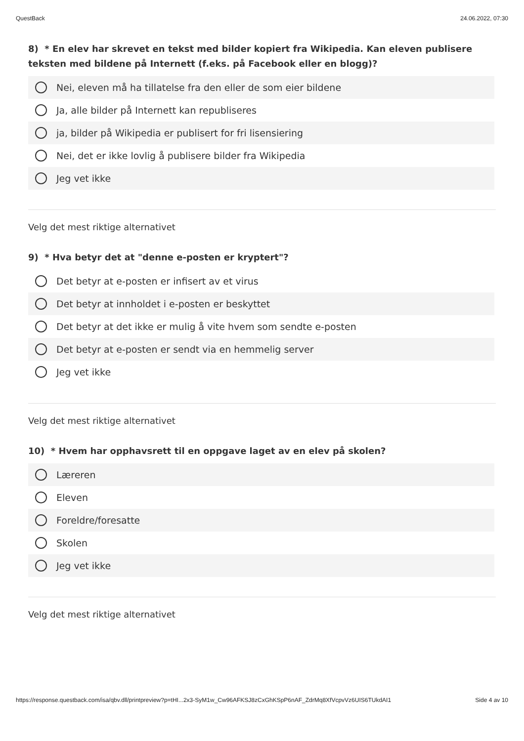QuestBack 24.06.2022, 07:30
8) * En elev har skrevet en tekst med bilder kopiert fra Wikipedia. Kan eleven publisere teksten med bildene på Internett (f.eks. på Facebook eller en blogg)?
Nei, eleven må ha tillatelse fra den eller de som eier bildene
Ja, alle bilder på Internett kan republiseres
ja, bilder på Wikipedia er publisert for fri lisensiering
Nei, det er ikke lovlig å publisere bilder fra Wikipedia
Jeg vet ikke
Velg det mest riktige alternativet
9) * Hva betyr det at "denne e-posten er kryptert"?
Det betyr at e-posten er infisert av et virus
Det betyr at innholdet i e-posten er beskyttet
Det betyr at det ikke er mulig å vite hvem som sendte e-posten
Det betyr at e-posten er sendt via en hemmelig server
Jeg vet ikke
Velg det mest riktige alternativet
10) * Hvem har opphavsrett til en oppgave laget av en elev på skolen?
Læreren
Eleven
Foreldre/foresatte
Skolen
Jeg vet ikke
Velg det mest riktige alternativet
https://response.questback.com/isa/qbv.dll/printpreview?p=tHI...2x3-SyM1w_Cw96AFKSJ8zCxGhKSpP6nAF_ZdrMq8XfVcpvVz6UIS6TUkdAI1 Side 4 av 10